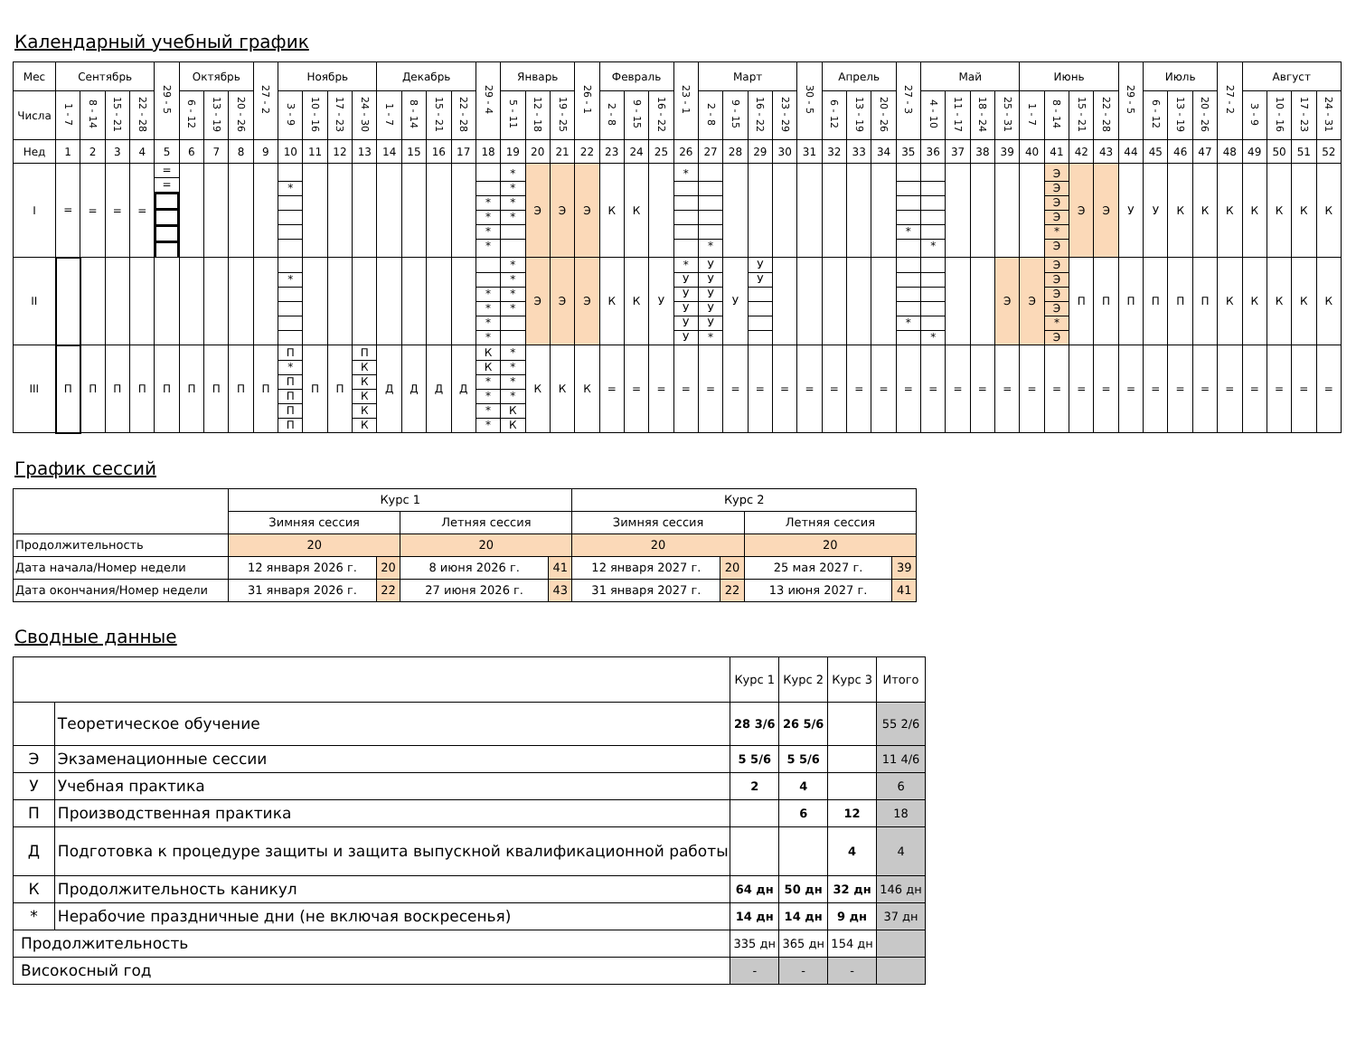Календарный учебный график
| Мес | Сентябрь | | | | 29 - 5 | Октябрь | | | 27 - 2 | Ноябрь | | | | Декабрь | | | | 29 - 4 | Январь | | | 26 - 1 | Февраль | | | 23 - 1 | Март | | | | 30 - 5 | Апрель | | | 27 - 3 | Май | | | | Июнь | | | | 29 - 5 | Июль | | | 27 - 2 | Август | | | |
| Числа | 1 - 7 | 8 - 14 | 15 - 21 | 22 - 28 | | 6 - 12 | 13 - 19 | 20 - 26 | | 3 - 9 | 10 - 16 | 17 - 23 | 24 - 30 | 1 - 7 | 8 - 14 | 15 - 21 | 22 - 28 | | 5 - 11 | 12 - 18 | 19 - 25 | | 2 - 8 | 9 - 15 | 16 - 22 | | 2 - 8 | 9 - 15 | 16 - 22 | 23 - 29 | | 6 - 12 | 13 - 19 | 20 - 26 | | 4 - 10 | 11 - 17 | 18 - 24 | 25 - 31 | 1 - 7 | 8 - 14 | 15 - 21 | 22 - 28 | | 6 - 12 | 13 - 19 | 20 - 26 | | 3 - 9 | 10 - 16 | 17 - 23 | 24 - 31 |
| Нед | 1 | 2 | 3 | 4 | 5 | 6 | 7 | 8 | 9 | 10 | 11 | 12 | 13 | 14 | 15 | 16 | 17 | 18 | 19 | 20 | 21 | 22 | 23 | 24 | 25 | 26 | 27 | 28 | 29 | 30 | 31 | 32 | 33 | 34 | 35 | 36 | 37 | 38 | 39 | 40 | 41 | 42 | 43 | 44 | 45 | 46 | 47 | 48 | 49 | 50 | 51 | 52 |
| I | = | = | = | = | = = | | | | | * | | | | | | | | * * * * | * * * * | Э | Э | Э | К | К | | * | * | | | | | | | | * | * | | | | | Э Э Э Э * Э | Э | Э | У | У | К | К | К | К | К | К | К |
| II | | | | | | | | | | * | | | | | | | | * * * * | * * * * | Э | Э | Э | К | К | У | * У У У У У | У У У У У * | У | У У | | | | | | * | * | | | Э | Э | Э Э Э Э * Э | П | П | П | П | П | П | К | К | К | К | К |
| III | П | П | П | П | П | П | П | П | П | П * П П П П | П | П | П К К К К К | Д | Д | Д | Д | К К * * * * | * * * * К К | К | К | К | = | = | = | = | = | = | = | = | = | = | = | = | = | = | = | = | = | = | = | = | = | = | = | = | = | = | = | = | = | = |
График сессий
| | Курс 1 | | | | Курс 2 | | | |
| | Зимняя сессия | | Летняя сессия | | Зимняя сессия | | Летняя сессия | |
| Продолжительность | 20 | | 20 | | 20 | | 20 | |
| Дата начала/Номер недели | 12 января 2026 г. | 20 | 8 июня 2026 г. | 41 | 12 января 2027 г. | 20 | 25 мая 2027 г. | 39 |
| Дата окончания/Номер недели | 31 января 2026 г. | 22 | 27 июня 2026 г. | 43 | 31 января 2027 г. | 22 | 13 июня 2027 г. | 41 |
Сводные данные
| | | Курс 1 | Курс 2 | Курс 3 | Итого |
| | Теоретическое обучение | 28 3/6 | 26 5/6 | | 55 2/6 |
| Э | Экзаменационные сессии | 5 5/6 | 5 5/6 | | 11 4/6 |
| У | Учебная практика | 2 | 4 | | 6 |
| П | Производственная практика | | 6 | 12 | 18 |
| Д | Подготовка к процедуре защиты и защита выпускной квалификационной работы | | | 4 | 4 |
| К | Продолжительность каникул | 64 дн | 50 дн | 32 дн | 146 дн |
| * | Нерабочие праздничные дни (не включая воскресенья) | 14 дн | 14 дн | 9 дн | 37 дн |
| Продолжительность | | 335 дн | 365 дн | 154 дн | |
| Високосный год | | - | - | - | |